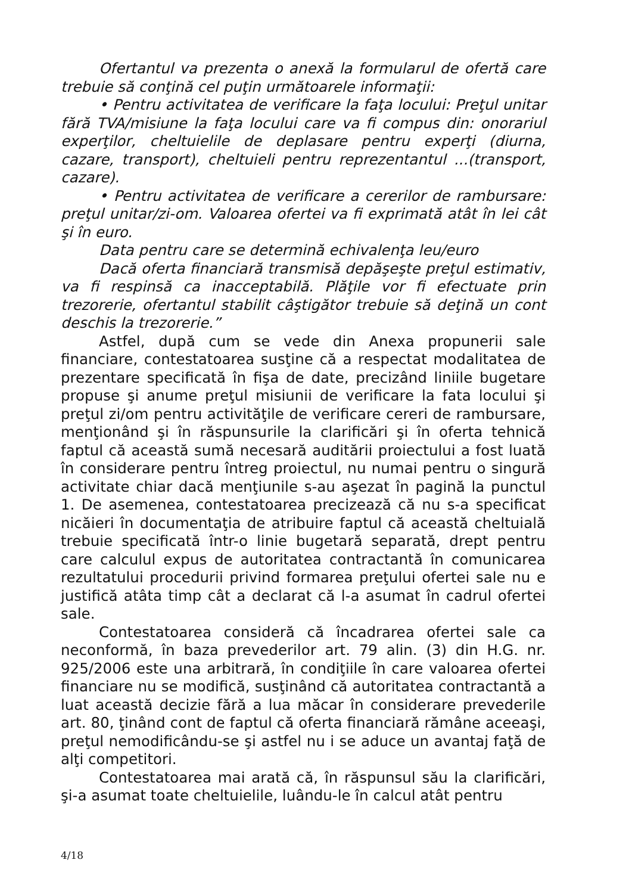Ofertantul va prezenta o anexă la formularul de ofertă care trebuie să conţină cel puţin următoarele informaţii:
• Pentru activitatea de verificare la faţa locului: Preţul unitar fără TVA/misiune la faţa locului care va fi compus din: onorariul experţilor, cheltuielile de deplasare pentru experţi (diurna, cazare, transport), cheltuieli pentru reprezentantul ...(transport, cazare).
• Pentru activitatea de verificare a cererilor de rambursare: preţul unitar/zi-om. Valoarea ofertei va fi exprimată atât în lei cât şi în euro.
Data pentru care se determină echivalenţa leu/euro
Dacă oferta financiară transmisă depăşeşte preţul estimativ, va fi respinsă ca inacceptabilă. Plăţile vor fi efectuate prin trezorerie, ofertantul stabilit câştigător trebuie să deţină un cont deschis la trezorerie.”
Astfel, după cum se vede din Anexa propunerii sale financiare, contestatoarea susţine că a respectat modalitatea de prezentare specificată în fişa de date, precizând liniile bugetare propuse şi anume preţul misiunii de verificare la fata locului şi preţul zi/om pentru activităţile de verificare cereri de rambursare, menţionând şi în răspunsurile la clarificări şi în oferta tehnică faptul că această sumă necesară auditării proiectului a fost luată în considerare pentru întreg proiectul, nu numai pentru o singură activitate chiar dacă menţiunile s-au aşezat în pagină la punctul 1. De asemenea, contestatoarea precizează că nu s-a specificat nicăieri în documentaţia de atribuire faptul că această cheltuială trebuie specificată într-o linie bugetară separată, drept pentru care calculul expus de autoritatea contractantă în comunicarea rezultatului procedurii privind formarea preţului ofertei sale nu e justifică atâta timp cât a declarat că l-a asumat în cadrul ofertei sale.
Contestatoarea consideră că încadrarea ofertei sale ca neconformă, în baza prevederilor art. 79 alin. (3) din H.G. nr. 925/2006 este una arbitrară, în condiţiile în care valoarea ofertei financiare nu se modifică, susţinând că autoritatea contractantă a luat această decizie fără a lua măcar în considerare prevederile art. 80, ţinând cont de faptul că oferta financiară rămâne aceeaşi, preţul nemodificându-se şi astfel nu i se aduce un avantaj faţă de alţi competitori.
Contestatoarea mai arată că, în răspunsul său la clarificări, şi-a asumat toate cheltuielile, luându-le în calcul atât pentru
4/18